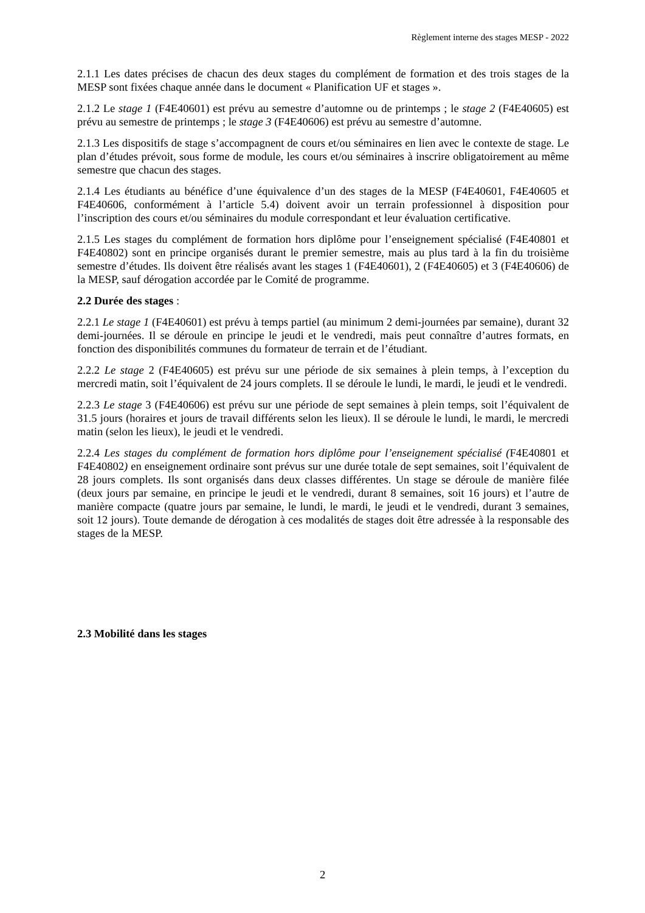Règlement interne des stages MESP - 2022
2.1.1 Les dates précises de chacun des deux stages du complément de formation et des trois stages de la MESP sont fixées chaque année dans le document « Planification UF et stages ».
2.1.2 Le stage 1 (F4E40601) est prévu au semestre d’automne ou de printemps ; le stage 2 (F4E40605) est prévu au semestre de printemps ; le stage 3 (F4E40606) est prévu au semestre d’automne.
2.1.3 Les dispositifs de stage s’accompagnent de cours et/ou séminaires en lien avec le contexte de stage. Le plan d’études prévoit, sous forme de module, les cours et/ou séminaires à inscrire obligatoirement au même semestre que chacun des stages.
2.1.4 Les étudiants au bénéfice d’une équivalence d’un des stages de la MESP (F4E40601, F4E40605 et F4E40606, conformément à l’article 5.4) doivent avoir un terrain professionnel à disposition pour l’inscription des cours et/ou séminaires du module correspondant et leur évaluation certificative.
2.1.5 Les stages du complément de formation hors diplôme pour l’enseignement spécialisé (F4E40801 et F4E40802) sont en principe organisés durant le premier semestre, mais au plus tard à la fin du troisième semestre d’études. Ils doivent être réalisés avant les stages 1 (F4E40601), 2 (F4E40605) et 3 (F4E40606) de la MESP, sauf dérogation accordée par le Comité de programme.
2.2 Durée des stages :
2.2.1 Le stage 1 (F4E40601) est prévu à temps partiel (au minimum 2 demi-journées par semaine), durant 32 demi-journées. Il se déroule en principe le jeudi et le vendredi, mais peut connaître d’autres formats, en fonction des disponibilités communes du formateur de terrain et de l’étudiant.
2.2.2 Le stage 2 (F4E40605) est prévu sur une période de six semaines à plein temps, à l’exception du mercredi matin, soit l’équivalent de 24 jours complets. Il se déroule le lundi, le mardi, le jeudi et le vendredi.
2.2.3 Le stage 3 (F4E40606) est prévu sur une période de sept semaines à plein temps, soit l’équivalent de 31.5 jours (horaires et jours de travail différents selon les lieux). Il se déroule le lundi, le mardi, le mercredi matin (selon les lieux), le jeudi et le vendredi.
2.2.4 Les stages du complément de formation hors diplôme pour l’enseignement spécialisé (F4E40801 et F4E40802) en enseignement ordinaire sont prévus sur une durée totale de sept semaines, soit l’équivalent de 28 jours complets. Ils sont organisés dans deux classes différentes. Un stage se déroule de manière filée (deux jours par semaine, en principe le jeudi et le vendredi, durant 8 semaines, soit 16 jours) et l’autre de manière compacte (quatre jours par semaine, le lundi, le mardi, le jeudi et le vendredi, durant 3 semaines, soit 12 jours). Toute demande de dérogation à ces modalités de stages doit être adressée à la responsable des stages de la MESP.
2.3 Mobilité dans les stages
2